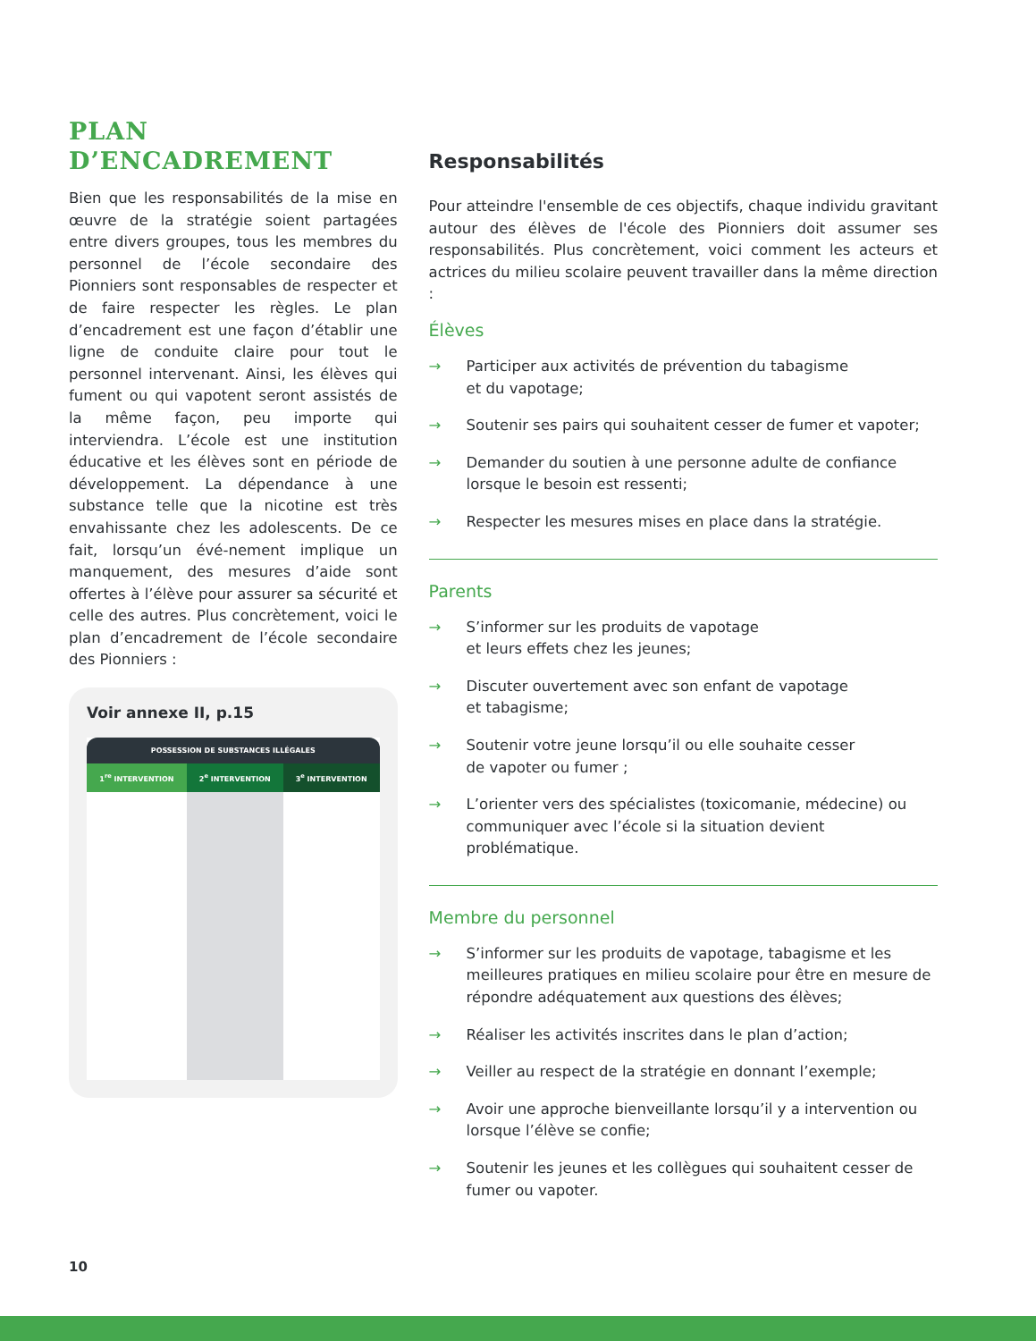PLAN
D’ENCADREMENT
Bien que les responsabilités de la mise en œuvre de la stratégie soient partagées entre divers groupes, tous les membres du personnel de l’école secondaire des Pionniers sont responsables de respecter et de faire respecter les règles. Le plan d’encadrement est une façon d’établir une ligne de conduite claire pour tout le personnel intervenant. Ainsi, les élèves qui fument ou qui vapotent seront assistés de la même façon, peu importe qui interviendra. L’école est une institution éducative et les élèves sont en période de développement. La dépendance à une substance telle que la nicotine est très envahissante chez les adolescents. De ce fait, lorsqu’un évé-nement implique un manquement, des mesures d’aide sont offertes à l’élève pour assurer sa sécurité et celle des autres. Plus concrètement, voici le plan d’encadrement de l’école secondaire des Pionniers :
Voir annexe II, p.15
| POSSESSION DE SUBSTANCES ILLÉGALES | | |
| --- | --- | --- |
| 1<sup>re</sup> INTERVENTION | 2<sup>e</sup> INTERVENTION | 3<sup>e</sup> INTERVENTION |
Responsabilités
Pour atteindre l'ensemble de ces objectifs, chaque individu gravitant autour des élèves de l'école des Pionniers doit assumer ses responsabilités. Plus concrètement, voici comment les acteurs et actrices du milieu scolaire peuvent travailler dans la même direction :
Élèves
→ Participer aux activités de prévention du tabagisme
et du vapotage;
→ Soutenir ses pairs qui souhaitent cesser de fumer et vapoter;
→ Demander du soutien à une personne adulte de confiance lorsque le besoin est ressenti;
→ Respecter les mesures mises en place dans la stratégie.
Parents
→ S’informer sur les produits de vapotage
et leurs effets chez les jeunes;
→ Discuter ouvertement avec son enfant de vapotage
et tabagisme;
→ Soutenir votre jeune lorsqu’il ou elle souhaite cesser
de vapoter ou fumer ;
→ L’orienter vers des spécialistes (toxicomanie, médecine) ou communiquer avec l’école si la situation devient problématique.
Membre du personnel
→ S’informer sur les produits de vapotage, tabagisme et les meilleures pratiques en milieu scolaire pour être en mesure de répondre adéquatement aux questions des élèves;
→ Réaliser les activités inscrites dans le plan d’action;
→ Veiller au respect de la stratégie en donnant l’exemple;
→ Avoir une approche bienveillante lorsqu’il y a intervention ou lorsque l’élève se confie;
→ Soutenir les jeunes et les collègues qui souhaitent cesser de fumer ou vapoter.
10